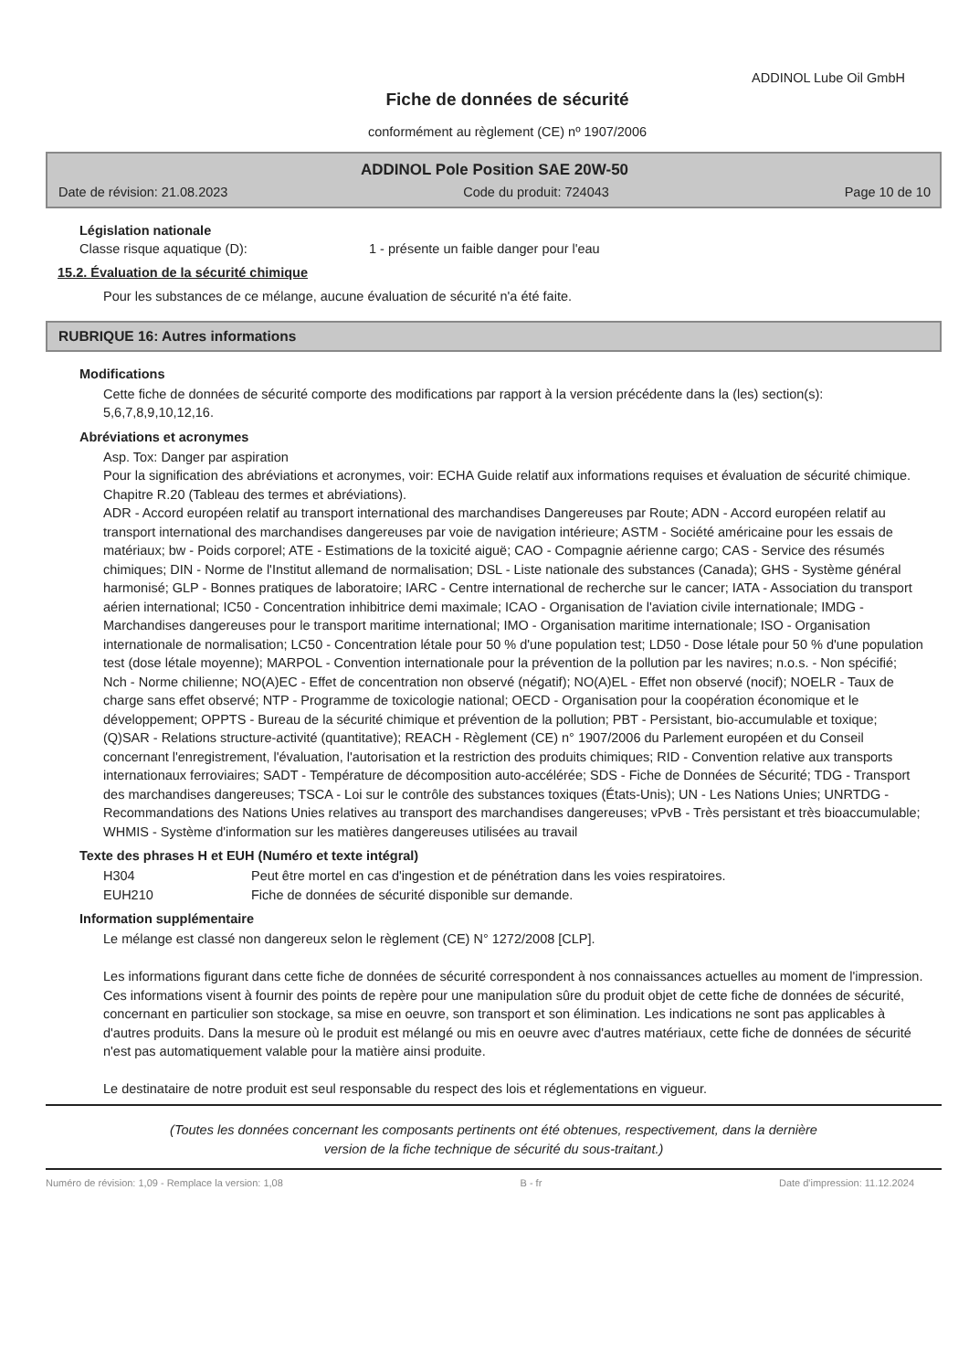ADDINOL Lube Oil GmbH
Fiche de données de sécurité
conformément au règlement (CE) nº 1907/2006
ADDINOL Pole Position SAE 20W-50
Date de révision: 21.08.2023 Code du produit: 724043 Page 10 de 10
Législation nationale
Classe risque aquatique (D): 1 - présente un faible danger pour l'eau
15.2. Évaluation de la sécurité chimique
Pour les substances de ce mélange, aucune évaluation de sécurité n'a été faite.
RUBRIQUE 16: Autres informations
Modifications
Cette fiche de données de sécurité comporte des modifications par rapport à la version précédente dans la (les) section(s): 5,6,7,8,9,10,12,16.
Abréviations et acronymes
Asp. Tox: Danger par aspiration
Pour la signification des abréviations et acronymes, voir: ECHA Guide relatif aux informations requises et évaluation de sécurité chimique. Chapitre R.20 (Tableau des termes et abréviations).
ADR - Accord européen relatif au transport international des marchandises Dangereuses par Route; ADN - Accord européen relatif au transport international des marchandises dangereuses par voie de navigation intérieure; ASTM - Société américaine pour les essais de matériaux; bw - Poids corporel; ATE - Estimations de la toxicité aiguë; CAO - Compagnie aérienne cargo; CAS - Service des résumés chimiques; DIN - Norme de l'Institut allemand de normalisation; DSL - Liste nationale des substances (Canada); GHS - Système général harmonisé; GLP - Bonnes pratiques de laboratoire; IARC - Centre international de recherche sur le cancer; IATA - Association du transport aérien international; IC50 - Concentration inhibitrice demi maximale; ICAO - Organisation de l'aviation civile internationale; IMDG - Marchandises dangereuses pour le transport maritime international; IMO - Organisation maritime internationale; ISO - Organisation internationale de normalisation; LC50 - Concentration létale pour 50 % d'une population test; LD50 - Dose létale pour 50 % d'une population test (dose létale moyenne); MARPOL - Convention internationale pour la prévention de la pollution par les navires; n.o.s. - Non spécifié; Nch - Norme chilienne; NO(A)EC - Effet de concentration non observé (négatif); NO(A)EL - Effet non observé (nocif); NOELR - Taux de charge sans effet observé; NTP - Programme de toxicologie national; OECD - Organisation pour la coopération économique et le développement; OPPTS - Bureau de la sécurité chimique et prévention de la pollution; PBT - Persistant, bio-accumulable et toxique; (Q)SAR - Relations structure-activité (quantitative); REACH - Règlement (CE) n° 1907/2006 du Parlement européen et du Conseil concernant l'enregistrement, l'évaluation, l'autorisation et la restriction des produits chimiques; RID - Convention relative aux transports internationaux ferroviaires; SADT - Température de décomposition auto-accélérée; SDS - Fiche de Données de Sécurité; TDG - Transport des marchandises dangereuses; TSCA - Loi sur le contrôle des substances toxiques (États-Unis); UN - Les Nations Unies; UNRTDG - Recommandations des Nations Unies relatives au transport des marchandises dangereuses; vPvB - Très persistant et très bioaccumulable; WHMIS - Système d'information sur les matières dangereuses utilisées au travail
Texte des phrases H et EUH (Numéro et texte intégral)
H304 Peut être mortel en cas d'ingestion et de pénétration dans les voies respiratoires.
EUH210 Fiche de données de sécurité disponible sur demande.
Information supplémentaire
Le mélange est classé non dangereux selon le règlement (CE) N° 1272/2008 [CLP].
Les informations figurant dans cette fiche de données de sécurité correspondent à nos connaissances actuelles au moment de l'impression. Ces informations visent à fournir des points de repère pour une manipulation sûre du produit objet de cette fiche de données de sécurité, concernant en particulier son stockage, sa mise en oeuvre, son transport et son élimination. Les indications ne sont pas applicables à d'autres produits. Dans la mesure où le produit est mélangé ou mis en oeuvre avec d'autres matériaux, cette fiche de données de sécurité n'est pas automatiquement valable pour la matière ainsi produite.
Le destinataire de notre produit est seul responsable du respect des lois et réglementations en vigueur.
(Toutes les données concernant les composants pertinents ont été obtenues, respectivement, dans la dernière
version de la fiche technique de sécurité du sous-traitant.)
Numéro de révision: 1,09 - Remplace la version: 1,08 B - fr Date d'impression: 11.12.2024